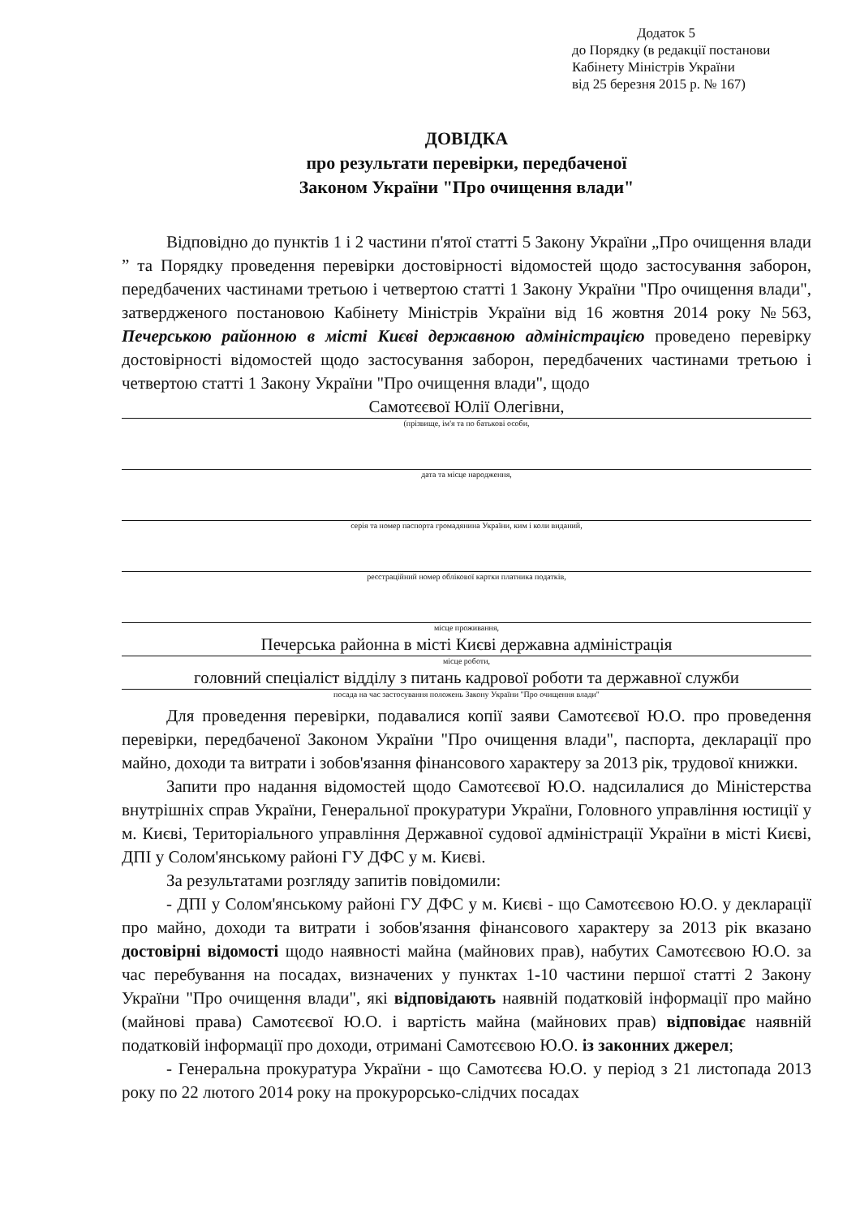Додаток 5
до Порядку (в редакції постанови
Кабінету Міністрів України
від 25 березня 2015 р. № 167)
ДОВІДКА
про результати перевірки, передбаченої
Законом України "Про очищення влади"
Відповідно до пунктів 1 і 2 частини п'ятої статті 5 Закону України „Про очищення влади ” та Порядку проведення перевірки достовірності відомостей щодо застосування заборон, передбачених частинами третьою і четвертою статті 1 Закону України "Про очищення влади", затвердженого постановою Кабінету Міністрів України від 16 жовтня 2014 року №563, Печерською районною в місті Києві державною адміністрацією проведено перевірку достовірності відомостей щодо застосування заборон, передбачених частинами третьою і четвертою статті 1 Закону України "Про очищення влади", щодо
Самотєєвої Юлії Олегівни,
(прізвище, ім'я та по батькові особи,
дата та місце народження,
серія та номер паспорта громадянина України, ким і коли виданий,
реєстраційний номер облікової картки платника податків,
місце проживання,
Печерська районна в місті Києві державна адміністрація
місце роботи,
головний спеціаліст відділу з питань кадрової роботи та державної служби
посада на час застосування положень Закону України "Про очищення влади"
Для проведення перевірки, подавалися копії заяви Самотєєвої Ю.О. про проведення перевірки, передбаченої Законом України "Про очищення влади", паспорта, декларації про майно, доходи та витрати і зобов'язання фінансового характеру за 2013 рік, трудової книжки.
Запити про надання відомостей щодо Самотєєвої Ю.О. надсилалися до Міністерства внутрішніх справ України, Генеральної прокуратури України, Головного управління юстиції у м. Києві, Територіального управління Державної судової адміністрації України в місті Києві, ДПІ у Солом'янському районі ГУ ДФС у м. Києві.
За результатами розгляду запитів повідомили:
- ДПІ у Солом'янському районі ГУ ДФС у м. Києві - що Самотєєвою Ю.О. у декларації про майно, доходи та витрати і зобов'язання фінансового характеру за 2013 рік вказано достовірні відомості щодо наявності майна (майнових прав), набутих Самотєєвою Ю.О. за час перебування на посадах, визначених у пунктах 1-10 частини першої статті 2 Закону України "Про очищення влади", які відповідають наявній податковій інформації про майно (майнові права) Самотєєвої Ю.О. і вартість майна (майнових прав) відповідає наявній податковій інформації про доходи, отримані Самотєєвою Ю.О. із законних джерел;
- Генеральна прокуратура України - що Самотєєва Ю.О. у період з 21 листопада 2013 року по 22 лютого 2014 року на прокурорсько-слідчих посадах